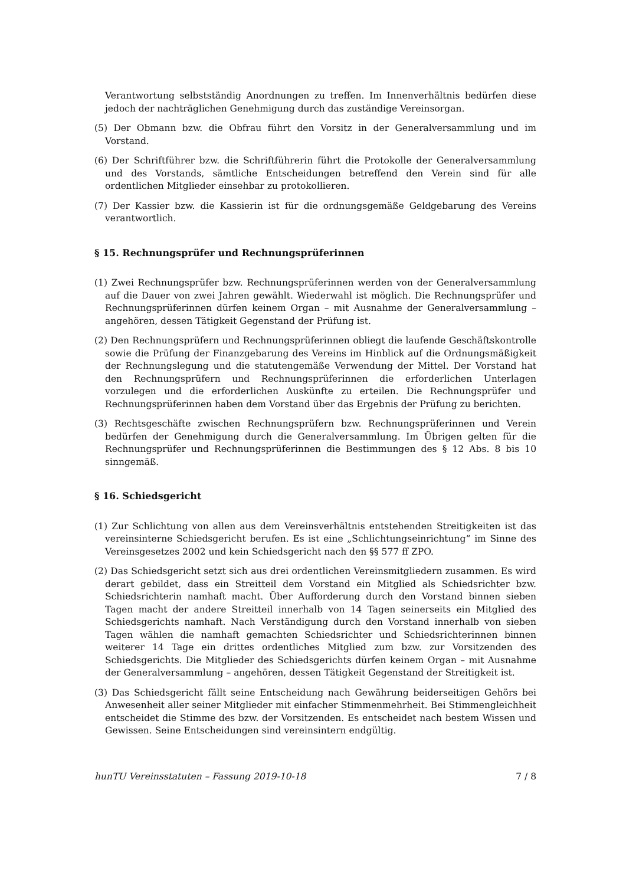Verantwortung selbstständig Anordnungen zu treffen. Im Innenverhältnis bedürfen diese jedoch der nachträglichen Genehmigung durch das zuständige Vereinsorgan.
(5) Der Obmann bzw. die Obfrau führt den Vorsitz in der Generalversammlung und im Vorstand.
(6) Der Schriftführer bzw. die Schriftführerin führt die Protokolle der Generalversammlung und des Vorstands, sämtliche Entscheidungen betreffend den Verein sind für alle ordentlichen Mitglieder einsehbar zu protokollieren.
(7) Der Kassier bzw. die Kassierin ist für die ordnungsgemäße Geldgebarung des Vereins verantwortlich.
§ 15. Rechnungsprüfer und Rechnungsprüferinnen
(1) Zwei Rechnungsprüfer bzw. Rechnungsprüferinnen werden von der Generalversammlung auf die Dauer von zwei Jahren gewählt. Wiederwahl ist möglich. Die Rechnungsprüfer und Rechnungsprüferinnen dürfen keinem Organ – mit Ausnahme der Generalversammlung – angehören, dessen Tätigkeit Gegenstand der Prüfung ist.
(2) Den Rechnungsprüfern und Rechnungsprüferinnen obliegt die laufende Geschäftskontrolle sowie die Prüfung der Finanzgebarung des Vereins im Hinblick auf die Ordnungsmäßigkeit der Rechnungslegung und die statutengemäße Verwendung der Mittel. Der Vorstand hat den Rechnungsprüfern und Rechnungsprüferinnen die erforderlichen Unterlagen vorzulegen und die erforderlichen Auskünfte zu erteilen. Die Rechnungsprüfer und Rechnungsprüferinnen haben dem Vorstand über das Ergebnis der Prüfung zu berichten.
(3) Rechtsgeschäfte zwischen Rechnungsprüfern bzw. Rechnungsprüferinnen und Verein bedürfen der Genehmigung durch die Generalversammlung. Im Übrigen gelten für die Rechnungsprüfer und Rechnungsprüferinnen die Bestimmungen des § 12 Abs. 8 bis 10 sinngemäß.
§ 16. Schiedsgericht
(1) Zur Schlichtung von allen aus dem Vereinsverhältnis entstehenden Streitigkeiten ist das vereinsinterne Schiedsgericht berufen. Es ist eine „Schlichtungseinrichtung“ im Sinne des Vereinsgesetzes 2002 und kein Schiedsgericht nach den §§ 577 ff ZPO.
(2) Das Schiedsgericht setzt sich aus drei ordentlichen Vereinsmitgliedern zusammen. Es wird derart gebildet, dass ein Streitteil dem Vorstand ein Mitglied als Schiedsrichter bzw. Schiedsrichterin namhaft macht. Über Aufforderung durch den Vorstand binnen sieben Tagen macht der andere Streitteil innerhalb von 14 Tagen seinerseits ein Mitglied des Schiedsgerichts namhaft. Nach Verständigung durch den Vorstand innerhalb von sieben Tagen wählen die namhaft gemachten Schiedsrichter und Schiedsrichterinnen binnen weiterer 14 Tage ein drittes ordentliches Mitglied zum bzw. zur Vorsitzenden des Schiedsgerichts. Die Mitglieder des Schiedsgerichts dürfen keinem Organ – mit Ausnahme der Generalversammlung – angehören, dessen Tätigkeit Gegenstand der Streitigkeit ist.
(3) Das Schiedsgericht fällt seine Entscheidung nach Gewährung beiderseitigen Gehörs bei Anwesenheit aller seiner Mitglieder mit einfacher Stimmenmehrheit. Bei Stimmengleichheit entscheidet die Stimme des bzw. der Vorsitzenden. Es entscheidet nach bestem Wissen und Gewissen. Seine Entscheidungen sind vereinsintern endgültig.
hunTU Vereinsstatuten – Fassung 2019-10-18 7 / 8